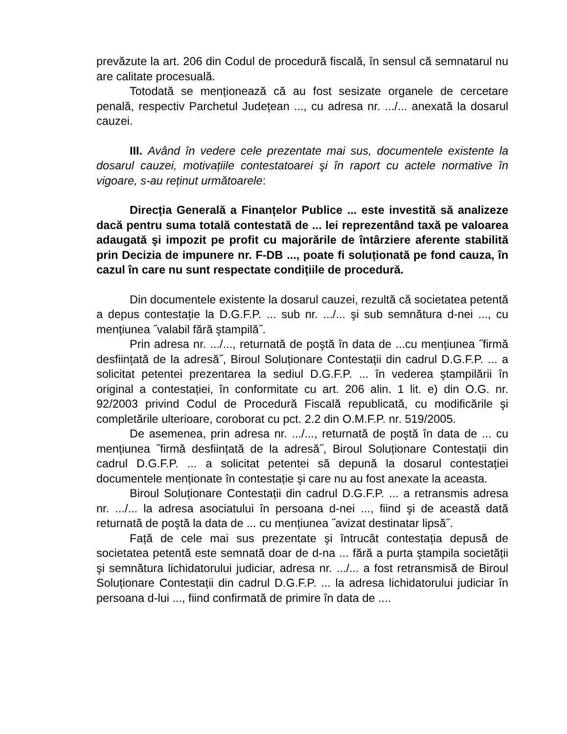prevăzute la art. 206 din Codul de procedură fiscală, în sensul că semnatarul nu are calitate procesuală.
Totodată se menționează că au fost sesizate organele de cercetare penală, respectiv Parchetul Județean ..., cu adresa nr. .../... anexată la dosarul cauzei.
III. Având în vedere cele prezentate mai sus, documentele existente la dosarul cauzei, motivațiile contestatoarei şi în raport cu actele normative în vigoare, s-au reținut următoarele:
Direcția Generală a Finanțelor Publice ... este investită să analizeze dacă pentru suma totală contestată de ... lei reprezentând taxă pe valoarea adaugată şi impozit pe profit cu majorările de întârziere aferente stabilită prin Decizia de impunere nr. F-DB ..., poate fi soluționată pe fond cauza, în cazul în care nu sunt respectate condițiile de procedură.
Din documentele existente la dosarul cauzei, rezultă că societatea petentă a depus contestație la D.G.F.P. ... sub nr. .../... şi sub semnătura d-nei ..., cu mențiunea ˝valabil fără ştampilă˝.
Prin adresa nr. .../..., returnată de poştă în data de ...cu mențiunea ˝firmă desființată de la adresă˝, Biroul Soluționare Contestații din cadrul D.G.F.P. ... a solicitat petentei prezentarea la sediul D.G.F.P. ... în vederea ştampilării în original a contestației, în conformitate cu art. 206 alin. 1 lit. e) din O.G. nr. 92/2003 privind Codul de Procedură Fiscală republicată, cu modificările şi completările ulterioare, coroborat cu pct. 2.2 din O.M.F.P. nr. 519/2005.
De asemenea, prin adresa nr. .../..., returnată de poştă în data de ... cu mențiunea ˝firmă desființată de la adresă˝, Biroul Soluționare Contestații din cadrul D.G.F.P. ... a solicitat petentei să depună la dosarul contestației documentele menționate în contestație şi care nu au fost anexate la aceasta.
Biroul Soluționare Contestații din cadrul D.G.F.P. ... a retransmis adresa nr. .../... la adresa asociatului în persoana d-nei ..., fiind şi de această dată returnată de poştă la data de ... cu mențiunea ˝avizat destinatar lipsă˝.
Față de cele mai sus prezentate şi întrucât contestația depusă de societatea petentă este semnată doar de d-na ... fără a purta ştampila societății şi semnătura lichidatorului judiciar, adresa nr. .../... a fost retransmisă de Biroul Soluționare Contestații din cadrul D.G.F.P. ... la adresa lichidatorului judiciar în persoana d-lui ..., fiind confirmată de primire în data de ....